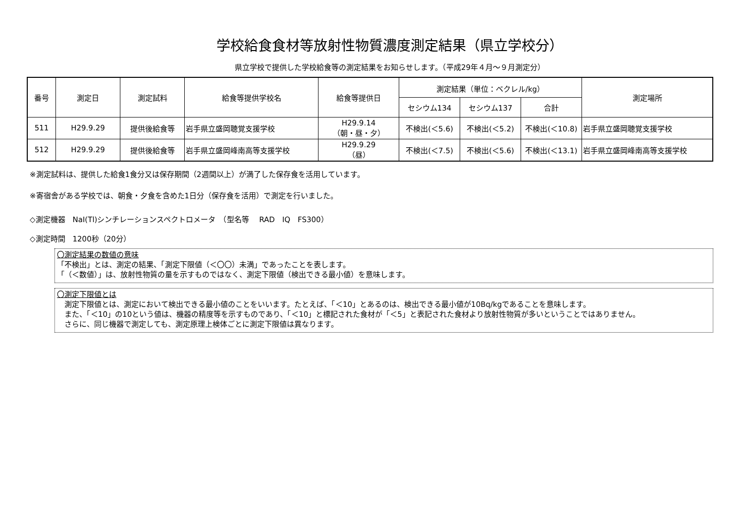学校給食食材等放射性物質濃度測定結果（県立学校分）
県立学校で提供した学校給食等の測定結果をお知らせします。（平成29年４月～９月測定分）
| 番号 | 測定日 | 測定試料 | 給食等提供学校名 | 給食等提供日 | 測定結果（単位：ベクレル/kg） | | | 測定場所 |
| --- | --- | --- | --- | --- | --- | --- | --- | --- |
| | | | | | セシウム134 | セシウム137 | 合計 | |
| 511 | H29.9.29 | 提供後給食等 | 岩手県立盛岡聴覚支援学校 | H29.9.14 （朝・昼・夕） | 不検出(＜5.6) | 不検出(＜5.2) | 不検出(＜10.8) | 岩手県立盛岡聴覚支援学校 |
| 512 | H29.9.29 | 提供後給食等 | 岩手県立盛岡峰南高等支援学校 | H29.9.29 （昼） | 不検出(＜7.5) | 不検出(＜5.6) | 不検出(＜13.1) | 岩手県立盛岡峰南高等支援学校 |
※測定試料は、提供した給食1食分又は保存期間（2週間以上）が満了した保存食を活用しています。
※寄宿舎がある学校では、朝食・夕食を含めた1日分（保存食を活用）で測定を行いました。
◇測定機器　NaI(Tl)シンチレーションスペクトロメータ　（型名等　 RAD　IQ　FS300）
◇測定時間　1200秒（20分）
〇測定結果の数値の意味
「不検出」とは、測定の結果、「測定下限値（＜〇〇）未満」であったことを表します。
「（＜数値）」は、放射性物質の量を示すものではなく、測定下限値（検出できる最小値）を意味します。
〇測定下限値とは
　測定下限値とは、測定において検出できる最小値のことをいいます。たとえば、「＜10」とあるのは、検出できる最小値が10Bq/kgであることを意味します。
　また、「＜10」の10という値は、機器の精度等を示すものであり、「＜10」と標記された食材が「＜5」と表記された食材より放射性物質が多いということではありません。
　さらに、同じ機器で測定しても、測定原理上検体ごとに測定下限値は異なります。